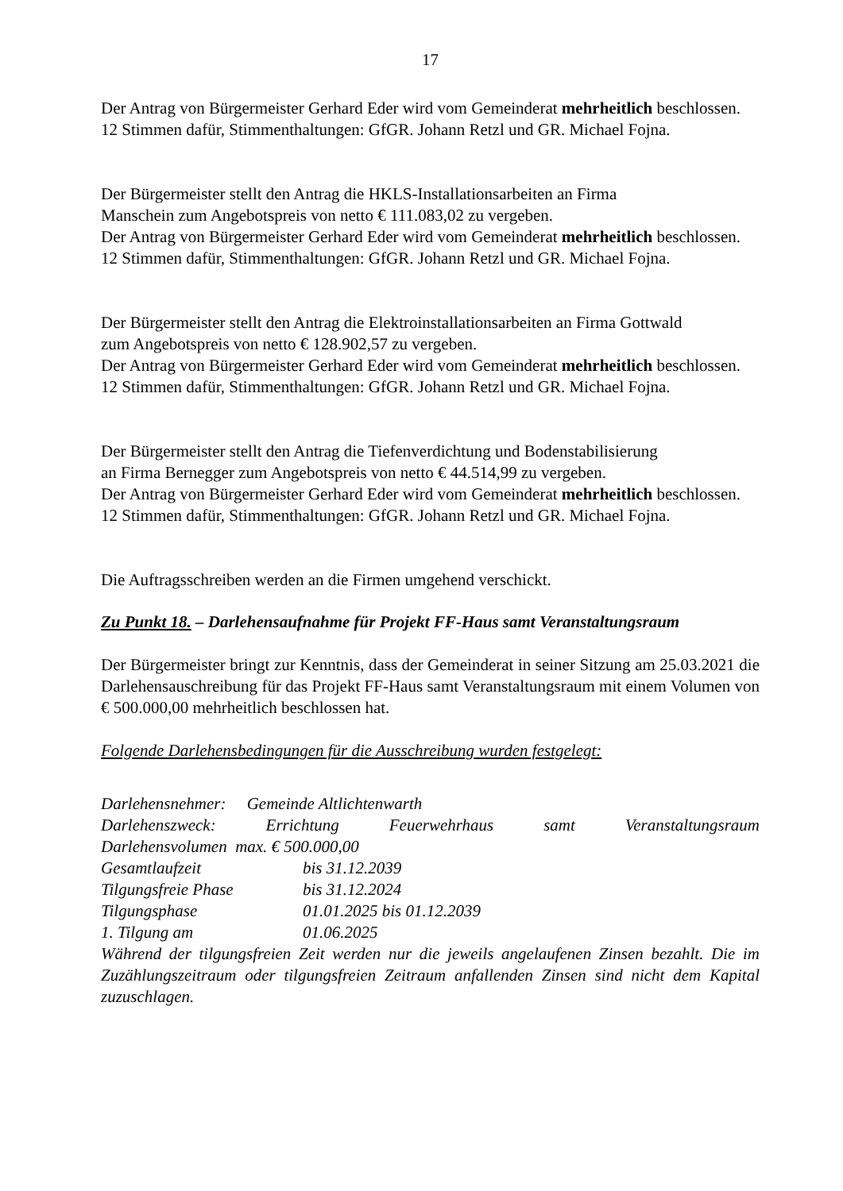17
Der Antrag von Bürgermeister Gerhard Eder wird vom Gemeinderat mehrheitlich beschlossen.
12 Stimmen dafür, Stimmenthaltungen: GfGR. Johann Retzl und GR. Michael Fojna.
Der Bürgermeister stellt den Antrag die HKLS-Installationsarbeiten an Firma
Manschein zum Angebotspreis von netto € 111.083,02 zu vergeben.
Der Antrag von Bürgermeister Gerhard Eder wird vom Gemeinderat mehrheitlich beschlossen.
12 Stimmen dafür, Stimmenthaltungen: GfGR. Johann Retzl und GR. Michael Fojna.
Der Bürgermeister stellt den Antrag die Elektroinstallationsarbeiten an Firma Gottwald
zum Angebotspreis von netto € 128.902,57 zu vergeben.
Der Antrag von Bürgermeister Gerhard Eder wird vom Gemeinderat mehrheitlich beschlossen.
12 Stimmen dafür, Stimmenthaltungen: GfGR. Johann Retzl und GR. Michael Fojna.
Der Bürgermeister stellt den Antrag die Tiefenverdichtung und Bodenstabilisierung
an Firma Bernegger zum Angebotspreis von netto € 44.514,99 zu vergeben.
Der Antrag von Bürgermeister Gerhard Eder wird vom Gemeinderat mehrheitlich beschlossen.
12 Stimmen dafür, Stimmenthaltungen: GfGR. Johann Retzl und GR. Michael Fojna.
Die Auftragsschreiben werden an die Firmen umgehend verschickt.
Zu Punkt 18. – Darlehensaufnahme für Projekt FF-Haus samt Veranstaltungsraum
Der Bürgermeister bringt zur Kenntnis, dass der Gemeinderat in seiner Sitzung am 25.03.2021 die Darlehensauschreibung für das Projekt FF-Haus samt Veranstaltungsraum mit einem Volumen von € 500.000,00 mehrheitlich beschlossen hat.
Folgende Darlehensbedingungen für die Ausschreibung wurden festgelegt:
Darlehensnehmer: Gemeinde Altlichtenwarth
Darlehenszweck: Errichtung Feuerwehrhaus samt Veranstaltungsraum
Darlehensvolumen max. € 500.000,00
Gesamtlaufzeit bis 31.12.2039
Tilgungsfreie Phase bis 31.12.2024
Tilgungsphase 01.01.2025 bis 01.12.2039
1. Tilgung am 01.06.2025
Während der tilgungsfreien Zeit werden nur die jeweils angelaufenen Zinsen bezahlt. Die im Zuzählungszeitraum oder tilgungsfreien Zeitraum anfallenden Zinsen sind nicht dem Kapital zuzuschlagen.